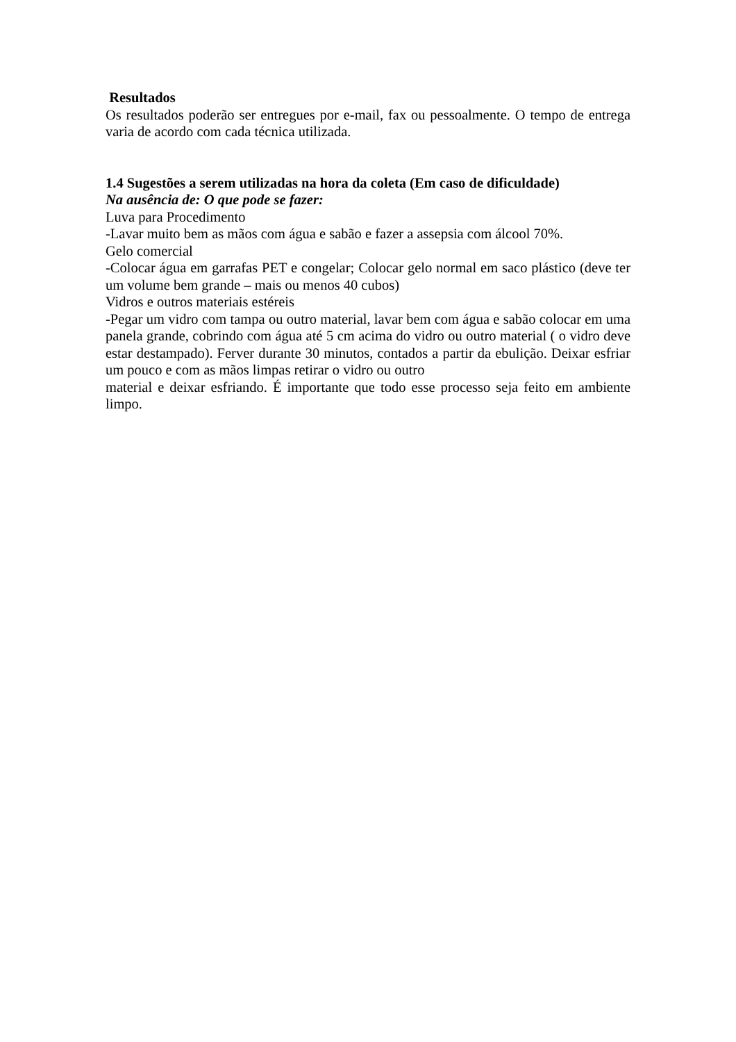Resultados
Os resultados poderão ser entregues por e-mail, fax ou pessoalmente. O tempo de entrega varia de acordo com cada técnica utilizada.
1.4 Sugestões a serem utilizadas na hora da coleta (Em caso de dificuldade)
Na ausência de: O que pode se fazer:
Luva para Procedimento
-Lavar muito bem as mãos com água e sabão e fazer a assepsia com álcool 70%.
Gelo comercial
-Colocar água em garrafas PET e congelar; Colocar gelo normal em saco plástico (deve ter um volume bem grande – mais ou menos 40 cubos)
Vidros e outros materiais estéreis
-Pegar um vidro com tampa ou outro material, lavar bem com água e sabão colocar em uma panela grande, cobrindo com água até 5 cm acima do vidro ou outro material ( o vidro deve estar destampado). Ferver durante 30 minutos, contados a partir da ebulição. Deixar esfriar um pouco e com as mãos limpas retirar o vidro ou outro
material e deixar esfriando. É importante que todo esse processo seja feito em ambiente limpo.